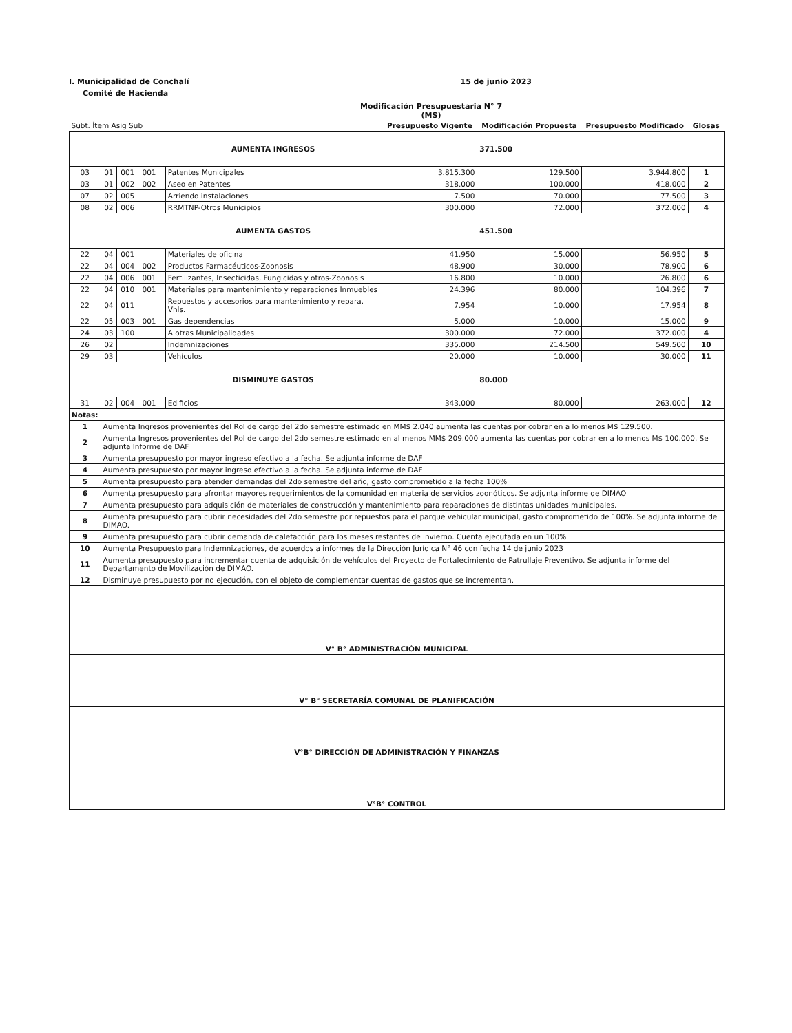I. Municipalidad de Conchalí 15 de junio 2023
Comité de Hacienda
Modificación Presupuestaria N° 7
(MS)
| Subt. Ítem Asig Sub | | | | | | Presupuesto Vigente | Modificación Propuesta | Presupuesto Modificado | Glosas |
| --- | --- | --- | --- | --- | --- | --- | --- | --- | --- |
| AUMENTA INGRESOS | | | | | | | 371.500 | | |
| 03 | 01 | 001 | 001 | | Patentes Municipales | 3.815.300 | 129.500 | 3.944.800 | 1 |
| 03 | 01 | 002 | 002 | | Aseo en Patentes | 318.000 | 100.000 | 418.000 | 2 |
| 07 | 02 | 005 | | | Arriendo instalaciones | 7.500 | 70.000 | 77.500 | 3 |
| 08 | 02 | 006 | | | RRMTNP-Otros Municipios | 300.000 | 72.000 | 372.000 | 4 |
| AUMENTA GASTOS | | | | | | | 451.500 | | |
| 22 | 04 | 001 | | | Materiales de oficina | 41.950 | 15.000 | 56.950 | 5 |
| 22 | 04 | 004 | 002 | | Productos Farmacéuticos-Zoonosis | 48.900 | 30.000 | 78.900 | 6 |
| 22 | 04 | 006 | 001 | | Fertilizantes, Insecticidas, Fungicidas y otros-Zoonosis | 16.800 | 10.000 | 26.800 | 6 |
| 22 | 04 | 010 | 001 | | Materiales para mantenimiento y reparaciones Inmuebles | 24.396 | 80.000 | 104.396 | 7 |
| 22 | 04 | 011 | | | Repuestos y accesorios para mantenimiento y repara. Vhls. | 7.954 | 10.000 | 17.954 | 8 |
| 22 | 05 | 003 | 001 | | Gas dependencias | 5.000 | 10.000 | 15.000 | 9 |
| 24 | 03 | 100 | | | A otras Municipalidades | 300.000 | 72.000 | 372.000 | 4 |
| 26 | 02 | | | | Indemnizaciones | 335.000 | 214.500 | 549.500 | 10 |
| 29 | 03 | | | | Vehículos | 20.000 | 10.000 | 30.000 | 11 |
| DISMINUYE GASTOS | | | | | | | 80.000 | | |
| 31 | 02 | 004 | 001 | | Edificios | 343.000 | 80.000 | 263.000 | 12 |
| Notas: | | | | | | | | | |
| 1 | Aumenta Ingresos provenientes del Rol de cargo del 2do semestre estimado en MM$ 2.040 aumenta las cuentas por cobrar en a lo menos M$ 129.500. | | | | | | | | |
| 2 | Aumenta Ingresos provenientes del Rol de cargo del 2do semestre estimado en al menos MM$ 209.000 aumenta las cuentas por cobrar en a lo menos M$ 100.000. Se adjunta Informe de DAF | | | | | | | | |
| 3 | Aumenta presupuesto por mayor ingreso efectivo a la fecha. Se adjunta informe de DAF | | | | | | | | |
| 4 | Aumenta presupuesto por mayor ingreso efectivo a la fecha. Se adjunta informe de DAF | | | | | | | | |
| 5 | Aumenta presupuesto para atender demandas del 2do semestre del año, gasto comprometido a la fecha 100% | | | | | | | | |
| 6 | Aumenta presupuesto para afrontar mayores requerimientos de la comunidad en materia de servicios zoonóticos. Se adjunta informe de DIMAO | | | | | | | | |
| 7 | Aumenta presupuesto para adquisición de materiales de construcción y mantenimiento para reparaciones de distintas unidades municipales. | | | | | | | | |
| 8 | Aumenta presupuesto para cubrir necesidades del 2do semestre por repuestos para el parque vehicular municipal, gasto comprometido de 100%. Se adjunta informe de DIMAO. | | | | | | | | |
| 9 | Aumenta presupuesto para cubrir demanda de calefacción para los meses restantes de invierno. Cuenta ejecutada en un 100% | | | | | | | | |
| 10 | Aumenta Presupuesto para Indemnizaciones, de acuerdos a informes de la Dirección Jurídica N° 46 con fecha 14 de junio 2023 | | | | | | | | |
| 11 | Aumenta presupuesto para incrementar cuenta de adquisición de vehículos del Proyecto de Fortalecimiento de Patrullaje Preventivo. Se adjunta informe del Departamento de Movilización de DIMAO. | | | | | | | | |
| 12 | Disminuye presupuesto por no ejecución, con el objeto de complementar cuentas de gastos que se incrementan. | | | | | | | | |
| V° B° ADMINISTRACIÓN MUNICIPAL | | | | | | | | | |
| V° B° SECRETARÍA COMUNAL DE PLANIFICACIÓN | | | | | | | | | |
| V°B° DIRECCIÓN DE ADMINISTRACIÓN Y FINANZAS | | | | | | | | | |
| V°B° CONTROL | | | | | | | | | |